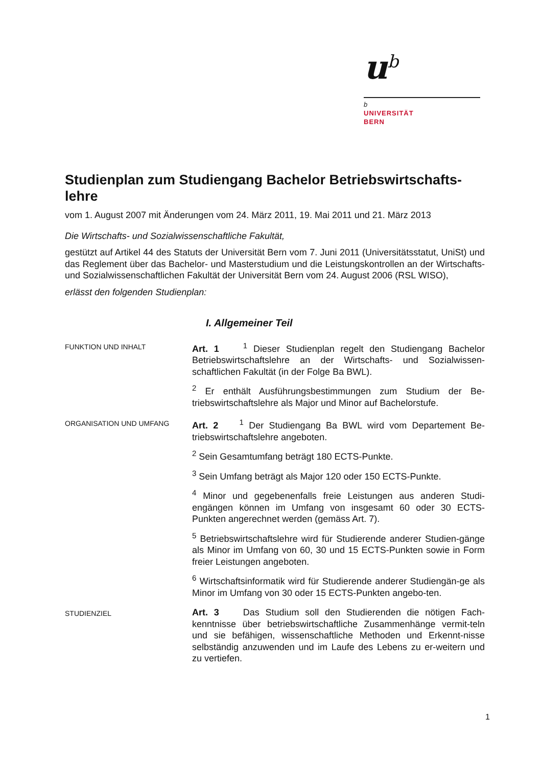u<sup>b</sup>
b
UNIVERSITÄT
BERN
Studienplan zum Studiengang Bachelor Betriebswirtschafts-lehre
vom 1. August 2007 mit Änderungen vom 24. März 2011, 19. Mai 2011 und 21. März 2013
Die Wirtschafts- und Sozialwissenschaftliche Fakultät,
gestützt auf Artikel 44 des Statuts der Universität Bern vom 7. Juni 2011 (Universitätsstatut, UniSt) und das Reglement über das Bachelor- und Masterstudium und die Leistungskontrollen an der Wirtschafts- und Sozialwissenschaftlichen Fakultät der Universität Bern vom 24. August 2006 (RSL WISO),
erlässt den folgenden Studienplan:
I. Allgemeiner Teil
FUNKTION UND INHALT
Art. 1 <sup>1</sup> Dieser Studienplan regelt den Studiengang Bachelor Betriebswirtschaftslehre an der Wirtschafts- und Sozialwissen-schaftlichen Fakultät (in der Folge Ba BWL).
<sup>2</sup> Er enthält Ausführungsbestimmungen zum Studium der Be-triebswirtschaftslehre als Major und Minor auf Bachelorstufe.
ORGANISATION UND UMFANG
Art. 2 <sup>1</sup> Der Studiengang Ba BWL wird vom Departement Be-triebswirtschaftslehre angeboten.
<sup>2</sup> Sein Gesamtumfang beträgt 180 ECTS-Punkte.
<sup>3</sup> Sein Umfang beträgt als Major 120 oder 150 ECTS-Punkte.
<sup>4</sup> Minor und gegebenenfalls freie Leistungen aus anderen Studi-engängen können im Umfang von insgesamt 60 oder 30 ECTS-Punkten angerechnet werden (gemäss Art. 7).
<sup>5</sup> Betriebswirtschaftslehre wird für Studierende anderer Studien-gänge als Minor im Umfang von 60, 30 und 15 ECTS-Punkten sowie in Form freier Leistungen angeboten.
<sup>6</sup> Wirtschaftsinformatik wird für Studierende anderer Studiengän-ge als Minor im Umfang von 30 oder 15 ECTS-Punkten angebo-ten.
STUDIENZIEL
Art. 3 Das Studium soll den Studierenden die nötigen Fach-kenntnisse über betriebswirtschaftliche Zusammenhänge vermit-teln und sie befähigen, wissenschaftliche Methoden und Erkennt-nisse selbständig anzuwenden und im Laufe des Lebens zu er-weitern und zu vertiefen.
1